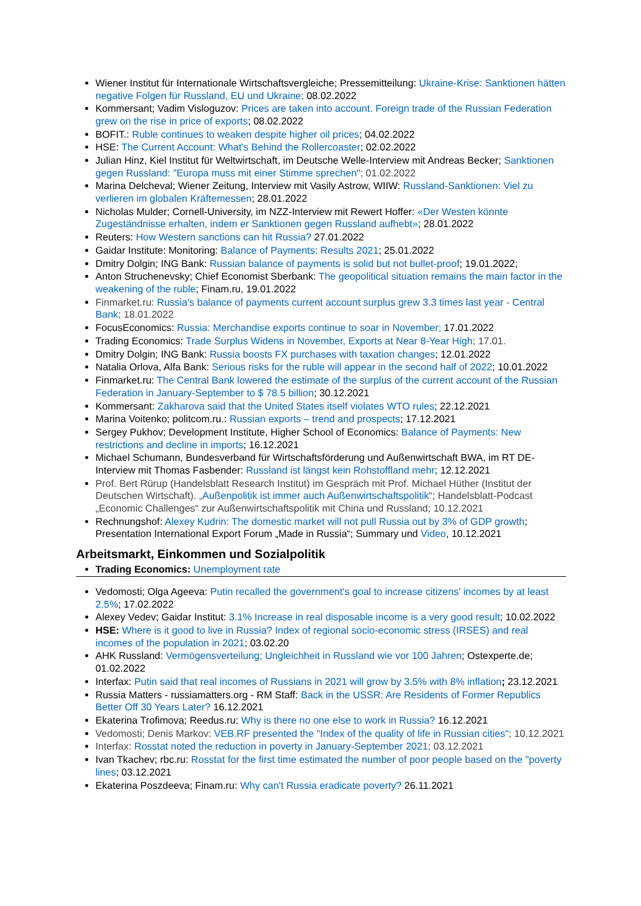Wiener Institut für Internationale Wirtschaftsvergleiche; Pressemitteilung: Ukraine-Krise: Sanktionen hätten negative Folgen für Russland, EU und Ukraine; 08.02.2022
Kommersant; Vadim Visloguzov: Prices are taken into account. Foreign trade of the Russian Federation grew on the rise in price of exports; 08.02.2022
BOFIT.: Ruble continues to weaken despite higher oil prices; 04.02.2022
HSE: The Current Account: What's Behind the Rollercoaster; 02.02.2022
Julian Hinz, Kiel Institut für Weltwirtschaft, im Deutsche Welle-Interview mit Andreas Becker; Sanktionen gegen Russland: "Europa muss mit einer Stimme sprechen"; 01.02.2022
Marina Delcheval; Wiener Zeitung, Interview mit Vasily Astrow, WIIW: Russland-Sanktionen: Viel zu verlieren im globalen Kräftemessen; 28.01.2022
Nicholas Mulder; Cornell-University, im NZZ-Interview mit Rewert Hoffer: «Der Westen könnte Zugeständnisse erhalten, indem er Sanktionen gegen Russland aufhebt»; 28.01.2022
Reuters: How Western sanctions can hit Russia? 27.01.2022
Gaidar Institute: Monitoring: Balance of Payments: Results 2021; 25.01.2022
Dmitry Dolgin; ING Bank: Russian balance of payments is solid but not bullet-proof; 19.01.2022;
Anton Struchenevsky; Chief Economist Sberbank: The geopolitical situation remains the main factor in the weakening of the ruble; Finam.ru, 19.01.2022
Finmarket.ru: Russia's balance of payments current account surplus grew 3.3 times last year - Central Bank; 18.01.2022
FocusEconomics: Russia: Merchandise exports continue to soar in November; 17.01.2022
Trading Economics: Trade Surplus Widens in November, Exports at Near 8-Year High; 17.01.
Dmitry Dolgin; ING Bank: Russia boosts FX purchases with taxation changes; 12.01.2022
Natalia Orlova, Alfa Bank: Serious risks for the ruble will appear in the second half of 2022; 10.01.2022
Finmarket.ru: The Central Bank lowered the estimate of the surplus of the current account of the Russian Federation in January-September to $ 78.5 billion; 30.12.2021
Kommersant: Zakharova said that the United States itself violates WTO rules; 22.12.2021
Marina Voitenko; politcom.ru.: Russian exports – trend and prospects; 17.12.2021
Sergey Pukhov; Development Institute, Higher School of Economics: Balance of Payments: New restrictions and decline in imports; 16.12.2021
Michael Schumann, Bundesverband für Wirtschaftsförderung und Außenwirtschaft BWA, im RT DE-Interview mit Thomas Fasbender: Russland ist längst kein Rohstoffland mehr; 12.12.2021
Prof. Bert Rürup (Handelsblatt Research Institut) im Gespräch mit Prof. Michael Hüther (Institut der Deutschen Wirtschaft). „Außenpolitik ist immer auch Außenwirtschaftspolitik“; Handelsblatt-Podcast „Economic Challenges“ zur Außenwirtschaftspolitik mit China und Russland; 10.12.2021
Rechnungshof: Alexey Kudrin: The domestic market will not pull Russia out by 3% of GDP growth; Presentation International Export Forum „Made in Russia“; Summary und Video, 10.12.2021
Arbeitsmarkt, Einkommen und Sozialpolitik
Trading Economics: Unemployment rate
Vedomosti; Olga Ageeva: Putin recalled the government's goal to increase citizens' incomes by at least 2.5%; 17.02.2022
Alexey Vedev; Gaidar Institut: 3.1% Increase in real disposable income is a very good result; 10.02.2022
HSE: Where is it good to live in Russia? Index of regional socio-economic stress (IRSES) and real incomes of the population in 2021; 03.02.20
AHK Russland: Vermögensverteilung; Ungleichheit in Russland wie vor 100 Jahren; Ostexperte.de; 01.02.2022
Interfax: Putin said that real incomes of Russians in 2021 will grow by 3.5% with 8% inflation; 23.12.2021
Russia Matters - russiamatters.org - RM Staff: Back in the USSR: Are Residents of Former Republics Better Off 30 Years Later? 16.12.2021
Ekaterina Trofimova; Reedus.ru: Why is there no one else to work in Russia? 16.12.2021
Vedomosti; Denis Markov: VEB.RF presented the "Index of the quality of life in Russian cities"; 10.12.2021
Interfax: Rosstat noted the reduction in poverty in January-September 2021; 03.12.2021
Ivan Tkachev; rbc.ru: Rosstat for the first time estimated the number of poor people based on the "poverty lines; 03.12.2021
Ekaterina Poszdeeva; Finam.ru: Why can't Russia eradicate poverty? 26.11.2021